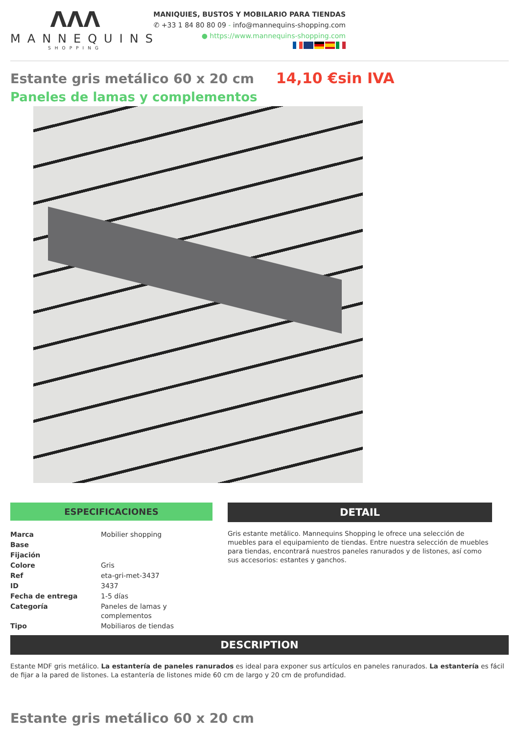ΛΛΛ
MANNEQUINS
SHOPPING
MANIQUIES, BUSTOS Y MOBILARIO PARA TIENDAS
✆ +33 1 84 80 80 09 - info@mannequins-shopping.com
● https://www.mannequins-shopping.com
Estante gris metálico 60 x 20 cm
14,10 €sin IVA
Paneles de lamas y complementos
ESPECIFICACIONES
| Marca | Mobilier shopping |
| Base | |
| Fijación | |
| Colore | Gris |
| Ref | eta-gri-met-3437 |
| ID | 3437 |
| Fecha de entrega | 1-5 días |
| Categoría | Paneles de lamas y complementos |
| Tipo | Mobiliaros de tiendas |
DETAIL
Gris estante metálico. Mannequins Shopping le ofrece una selección de muebles para el equipamiento de tiendas. Entre nuestra selección de muebles para tiendas, encontrará nuestros paneles ranurados y de listones, así como sus accesorios: estantes y ganchos.
DESCRIPTION
Estante MDF gris metálico. La estantería de paneles ranurados es ideal para exponer sus artículos en paneles ranurados. La estantería es fácil de fijar a la pared de listones. La estantería de listones mide 60 cm de largo y 20 cm de profundidad.
Estante gris metálico 60 x 20 cm